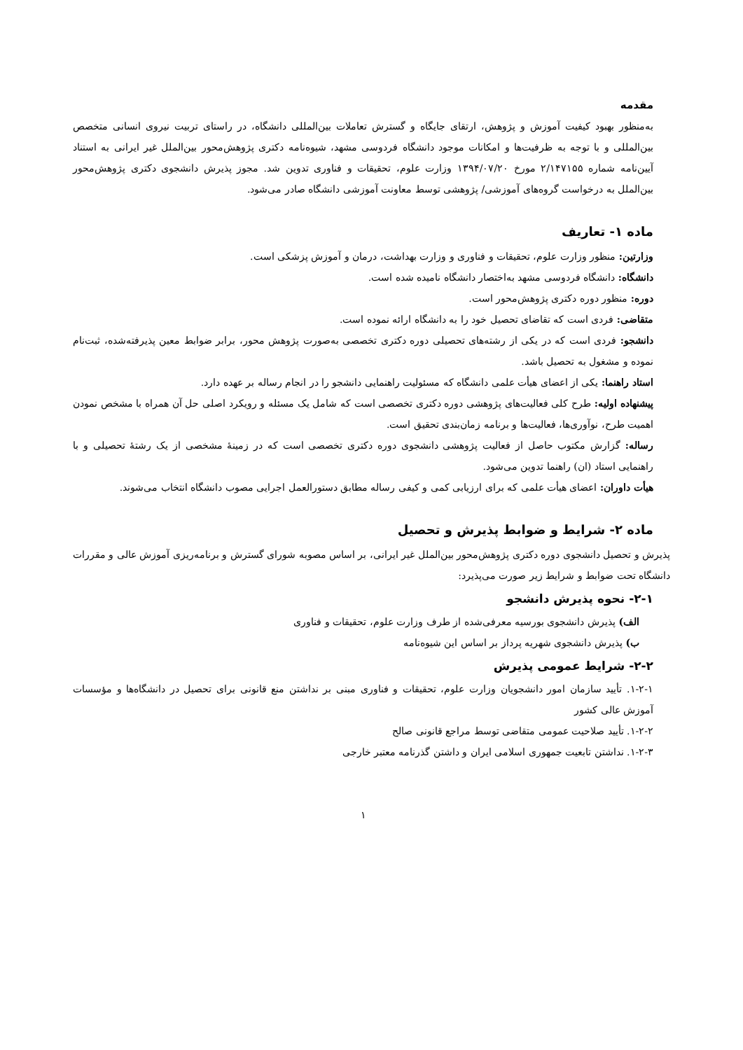مقدمه
به‌منظور بهبود کیفیت آموزش و پژوهش، ارتقای جایگاه و گسترش تعاملات بین‌المللی دانشگاه، در راستای تربیت نیروی انسانی متخصص بین‌المللی و با توجه به ظرفیت‌ها و امکانات موجود دانشگاه فردوسی مشهد، شیوه‌نامه دکتری پژوهش‌محور بین‌الملل غیر ایرانی به استناد آیین‌نامه شماره ۲/۱۴۷۱۵۵ مورخ ۱۳۹۴/۰۷/۲۰ وزارت علوم، تحقیقات و فناوری تدوین شد. مجوز پذیرش دانشجوی دکتری پژوهش‌محور بین‌الملل به درخواست گروه‌های آموزشی/ پژوهشی توسط معاونت آموزشی دانشگاه صادر می‌شود.
ماده ۱- تعاریف
وزارتین: منظور وزارت علوم، تحقیقات و فناوری و وزارت بهداشت، درمان و آموزش پزشکی است.
دانشگاه: دانشگاه فردوسی مشهد به‌اختصار دانشگاه نامیده شده است.
دوره: منظور دوره دکتری پژوهش‌محور است.
متقاضی: فردی است که تقاضای تحصیل خود را به دانشگاه ارائه نموده است.
دانشجو: فردی است که در یکی از رشته‌های تحصیلی دوره دکتری تخصصی به‌صورت پژوهش محور، برابر ضوابط معین پذیرفته‌شده، ثبت‌نام نموده و مشغول به تحصیل باشد.
استاد راهنما: یکی از اعضای هیأت علمی دانشگاه که مسئولیت راهنمایی دانشجو را در انجام رساله بر عهده دارد.
پیشنهاده اولیه: طرح کلی فعالیت‌های پژوهشی دوره دکتری تخصصی است که شامل یک مسئله و رویکرد اصلی حل آن همراه با مشخص نمودن اهمیت طرح، نوآوری‌ها، فعالیت‌ها و برنامه زمان‌بندی تحقیق است.
رساله: گزارش مکتوب حاصل از فعالیت پژوهشی دانشجوی دوره دکتری تخصصی است که در زمینۀ مشخصی از یک رشتۀ تحصیلی و با راهنمایی استاد (ان) راهنما تدوین می‌شود.
هیأت داوران: اعضای هیأت علمی که برای ارزیابی کمی و کیفی رساله مطابق دستورالعمل اجرایی مصوب دانشگاه انتخاب می‌شوند.
ماده ۲- شرایط و ضوابط پذیرش و تحصیل
پذیرش و تحصیل دانشجوی دوره دکتری پژوهش‌محور بین‌الملل غیر ایرانی، بر اساس مصوبه شورای گسترش و برنامه‌ریزی آموزش عالی و مقررات دانشگاه تحت ضوابط و شرایط زیر صورت می‌پذیرد:
۲-۱- نحوه پذیرش دانشجو
الف) پذیرش دانشجوی بورسیه معرفی‌شده از طرف وزارت علوم، تحقیقات و فناوری
ب) پذیرش دانشجوی شهریه پرداز بر اساس این شیوه‌نامه
۲-۲- شرایط عمومی پذیرش
۱-۲-۱. تأیید سازمان امور دانشجویان وزارت علوم، تحقیقات و فناوری مبنی بر نداشتن منع قانونی برای تحصیل در دانشگاه‌ها و مؤسسات آموزش عالی کشور
۱-۲-۲. تأیید صلاحیت عمومی متقاضی توسط مراجع قانونی صالح
۱-۲-۳. نداشتن تابعیت جمهوری اسلامی ایران و داشتن گذرنامه معتبر خارجی
۱